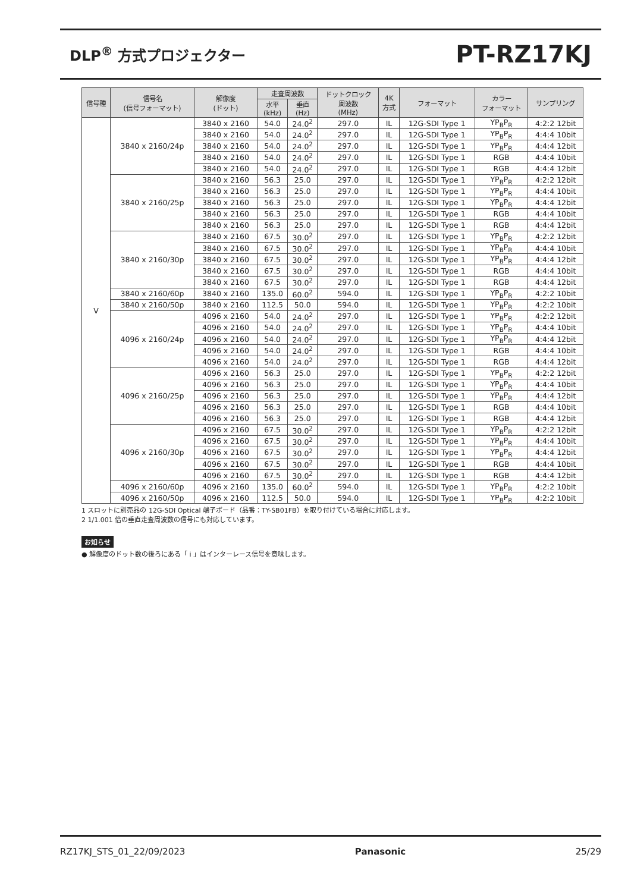DLP<sup>®</sup> 方式プロジェクター
PT-RZ17KJ
| 信号種 | 信号名 (信号フォーマット) | 解像度 (ドット) | 走査周波数 | | ドットクロック 周波数 (MHz) | 4K 方式 | フォーマット | カラー フォーマット | サンプリング |
| --- | --- | --- | --- | --- | --- | --- | --- | --- | --- |
| | | | 水平 (kHz) | 垂直 (Hz) | | | | | |
| V | 3840 x 2160/24p | 3840 x 2160 | 54.0 | 24.0<sup>2</sup> | 297.0 | IL | 12G-SDI Type 1 | YP<sub>B</sub>P<sub>R</sub> | 4:2:2 12bit |
| | | 3840 x 2160 | 54.0 | 24.0<sup>2</sup> | 297.0 | IL | 12G-SDI Type 1 | YP<sub>B</sub>P<sub>R</sub> | 4:4:4 10bit |
| | | 3840 x 2160 | 54.0 | 24.0<sup>2</sup> | 297.0 | IL | 12G-SDI Type 1 | YP<sub>B</sub>P<sub>R</sub> | 4:4:4 12bit |
| | | 3840 x 2160 | 54.0 | 24.0<sup>2</sup> | 297.0 | IL | 12G-SDI Type 1 | RGB | 4:4:4 10bit |
| | | 3840 x 2160 | 54.0 | 24.0<sup>2</sup> | 297.0 | IL | 12G-SDI Type 1 | RGB | 4:4:4 12bit |
| | 3840 x 2160/25p | 3840 x 2160 | 56.3 | 25.0 | 297.0 | IL | 12G-SDI Type 1 | YP<sub>B</sub>P<sub>R</sub> | 4:2:2 12bit |
| | | 3840 x 2160 | 56.3 | 25.0 | 297.0 | IL | 12G-SDI Type 1 | YP<sub>B</sub>P<sub>R</sub> | 4:4:4 10bit |
| | | 3840 x 2160 | 56.3 | 25.0 | 297.0 | IL | 12G-SDI Type 1 | YP<sub>B</sub>P<sub>R</sub> | 4:4:4 12bit |
| | | 3840 x 2160 | 56.3 | 25.0 | 297.0 | IL | 12G-SDI Type 1 | RGB | 4:4:4 10bit |
| | | 3840 x 2160 | 56.3 | 25.0 | 297.0 | IL | 12G-SDI Type 1 | RGB | 4:4:4 12bit |
| | 3840 x 2160/30p | 3840 x 2160 | 67.5 | 30.0<sup>2</sup> | 297.0 | IL | 12G-SDI Type 1 | YP<sub>B</sub>P<sub>R</sub> | 4:2:2 12bit |
| | | 3840 x 2160 | 67.5 | 30.0<sup>2</sup> | 297.0 | IL | 12G-SDI Type 1 | YP<sub>B</sub>P<sub>R</sub> | 4:4:4 10bit |
| | | 3840 x 2160 | 67.5 | 30.0<sup>2</sup> | 297.0 | IL | 12G-SDI Type 1 | YP<sub>B</sub>P<sub>R</sub> | 4:4:4 12bit |
| | | 3840 x 2160 | 67.5 | 30.0<sup>2</sup> | 297.0 | IL | 12G-SDI Type 1 | RGB | 4:4:4 10bit |
| | | 3840 x 2160 | 67.5 | 30.0<sup>2</sup> | 297.0 | IL | 12G-SDI Type 1 | RGB | 4:4:4 12bit |
| | 3840 x 2160/60p | 3840 x 2160 | 135.0 | 60.0<sup>2</sup> | 594.0 | IL | 12G-SDI Type 1 | YP<sub>B</sub>P<sub>R</sub> | 4:2:2 10bit |
| | 3840 x 2160/50p | 3840 x 2160 | 112.5 | 50.0 | 594.0 | IL | 12G-SDI Type 1 | YP<sub>B</sub>P<sub>R</sub> | 4:2:2 10bit |
| | 4096 x 2160/24p | 4096 x 2160 | 54.0 | 24.0<sup>2</sup> | 297.0 | IL | 12G-SDI Type 1 | YP<sub>B</sub>P<sub>R</sub> | 4:2:2 12bit |
| | | 4096 x 2160 | 54.0 | 24.0<sup>2</sup> | 297.0 | IL | 12G-SDI Type 1 | YP<sub>B</sub>P<sub>R</sub> | 4:4:4 10bit |
| | | 4096 x 2160 | 54.0 | 24.0<sup>2</sup> | 297.0 | IL | 12G-SDI Type 1 | YP<sub>B</sub>P<sub>R</sub> | 4:4:4 12bit |
| | | 4096 x 2160 | 54.0 | 24.0<sup>2</sup> | 297.0 | IL | 12G-SDI Type 1 | RGB | 4:4:4 10bit |
| | | 4096 x 2160 | 54.0 | 24.0<sup>2</sup> | 297.0 | IL | 12G-SDI Type 1 | RGB | 4:4:4 12bit |
| | 4096 x 2160/25p | 4096 x 2160 | 56.3 | 25.0 | 297.0 | IL | 12G-SDI Type 1 | YP<sub>B</sub>P<sub>R</sub> | 4:2:2 12bit |
| | | 4096 x 2160 | 56.3 | 25.0 | 297.0 | IL | 12G-SDI Type 1 | YP<sub>B</sub>P<sub>R</sub> | 4:4:4 10bit |
| | | 4096 x 2160 | 56.3 | 25.0 | 297.0 | IL | 12G-SDI Type 1 | YP<sub>B</sub>P<sub>R</sub> | 4:4:4 12bit |
| | | 4096 x 2160 | 56.3 | 25.0 | 297.0 | IL | 12G-SDI Type 1 | RGB | 4:4:4 10bit |
| | | 4096 x 2160 | 56.3 | 25.0 | 297.0 | IL | 12G-SDI Type 1 | RGB | 4:4:4 12bit |
| | 4096 x 2160/30p | 4096 x 2160 | 67.5 | 30.0<sup>2</sup> | 297.0 | IL | 12G-SDI Type 1 | YP<sub>B</sub>P<sub>R</sub> | 4:2:2 12bit |
| | | 4096 x 2160 | 67.5 | 30.0<sup>2</sup> | 297.0 | IL | 12G-SDI Type 1 | YP<sub>B</sub>P<sub>R</sub> | 4:4:4 10bit |
| | | 4096 x 2160 | 67.5 | 30.0<sup>2</sup> | 297.0 | IL | 12G-SDI Type 1 | YP<sub>B</sub>P<sub>R</sub> | 4:4:4 12bit |
| | | 4096 x 2160 | 67.5 | 30.0<sup>2</sup> | 297.0 | IL | 12G-SDI Type 1 | RGB | 4:4:4 10bit |
| | | 4096 x 2160 | 67.5 | 30.0<sup>2</sup> | 297.0 | IL | 12G-SDI Type 1 | RGB | 4:4:4 12bit |
| | 4096 x 2160/60p | 4096 x 2160 | 135.0 | 60.0<sup>2</sup> | 594.0 | IL | 12G-SDI Type 1 | YP<sub>B</sub>P<sub>R</sub> | 4:2:2 10bit |
| | 4096 x 2160/50p | 4096 x 2160 | 112.5 | 50.0 | 594.0 | IL | 12G-SDI Type 1 | YP<sub>B</sub>P<sub>R</sub> | 4:2:2 10bit |
1 スロットに別売品の 12G-SDI Optical 端子ボード（品番：TY-SB01FB）を取り付けている場合に対応します。
2 1/1.001 倍の垂直走査周波数の信号にも対応しています。
お知らせ
● 解像度のドット数の後ろにある「 i 」はインターレース信号を意味します。
RZ17KJ_STS_01_22/09/2023 Panasonic 25/29